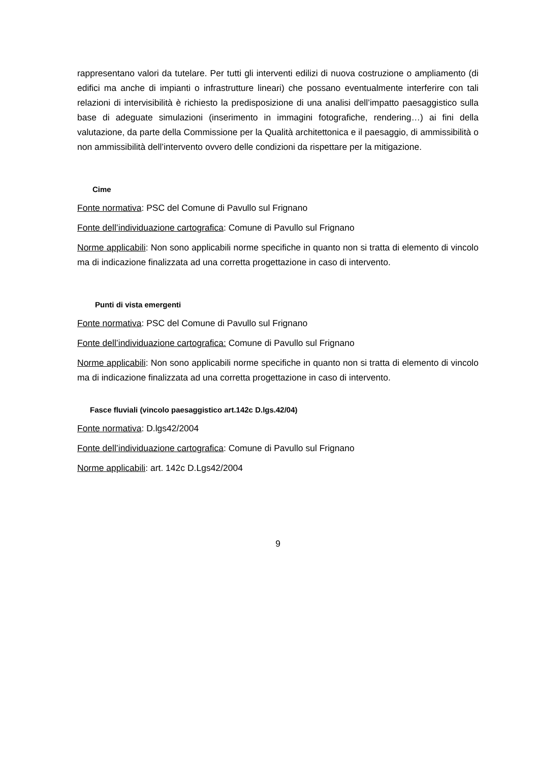rappresentano valori da tutelare. Per tutti gli interventi edilizi di nuova costruzione o ampliamento (di edifici ma anche di impianti o infrastrutture lineari) che possano eventualmente interferire con tali relazioni di intervisibilità è richiesto la predisposizione di una analisi dell’impatto paesaggistico sulla base di adeguate simulazioni (inserimento in immagini fotografiche, rendering…) ai fini della valutazione, da parte della Commissione per la Qualità architettonica e il paesaggio, di ammissibilità o non ammissibilità dell’intervento ovvero delle condizioni da rispettare per la mitigazione.
Cime
Fonte normativa: PSC del Comune di Pavullo sul Frignano
Fonte dell’individuazione cartografica: Comune di Pavullo sul Frignano
Norme applicabili: Non sono applicabili norme specifiche in quanto non si tratta di elemento di vincolo ma di indicazione finalizzata ad una corretta progettazione in caso di intervento.
Punti di vista emergenti
Fonte normativa: PSC del Comune di Pavullo sul Frignano
Fonte dell’individuazione cartografica: Comune di Pavullo sul Frignano
Norme applicabili: Non sono applicabili norme specifiche in quanto non si tratta di elemento di vincolo ma di indicazione finalizzata ad una corretta progettazione in caso di intervento.
Fasce fluviali (vincolo paesaggistico art.142c D.lgs.42/04)
Fonte normativa: D.lgs42/2004
Fonte dell’individuazione cartografica: Comune di Pavullo sul Frignano
Norme applicabili: art. 142c D.Lgs42/2004
9